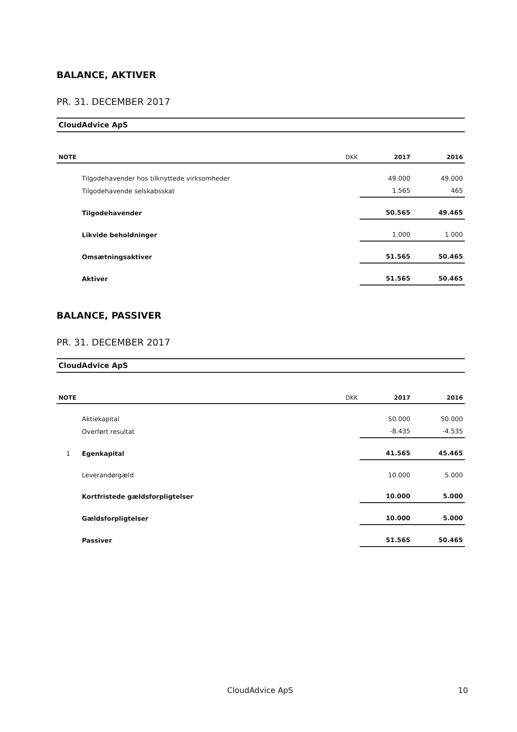BALANCE, AKTIVER
PR. 31. DECEMBER 2017
CloudAdvice ApS
| NOTE | | DKK | 2017 | 2016 |
| --- | --- | --- | --- | --- |
| | Tilgodehavender hos tilknyttede virksomheder | | 49.000 | 49.000 |
| | Tilgodehavende selskabsskat | | 1.565 | 465 |
| | Tilgodehavender | | 50.565 | 49.465 |
| | Likvide beholdninger | | 1.000 | 1.000 |
| | Omsætningsaktiver | | 51.565 | 50.465 |
| | Aktiver | | 51.565 | 50.465 |
BALANCE, PASSIVER
PR. 31. DECEMBER 2017
CloudAdvice ApS
| NOTE | | DKK | 2017 | 2016 |
| --- | --- | --- | --- | --- |
| | Aktiekapital | | 50.000 | 50.000 |
| | Overført resultat | | -8.435 | -4.535 |
| 1 | Egenkapital | | 41.565 | 45.465 |
| | Leverandørgæld | | 10.000 | 5.000 |
| | Kortfristede gældsforpligtelser | | 10.000 | 5.000 |
| | Gældsforpligtelser | | 10.000 | 5.000 |
| | Passiver | | 51.565 | 50.465 |
CloudAdvice ApS 10